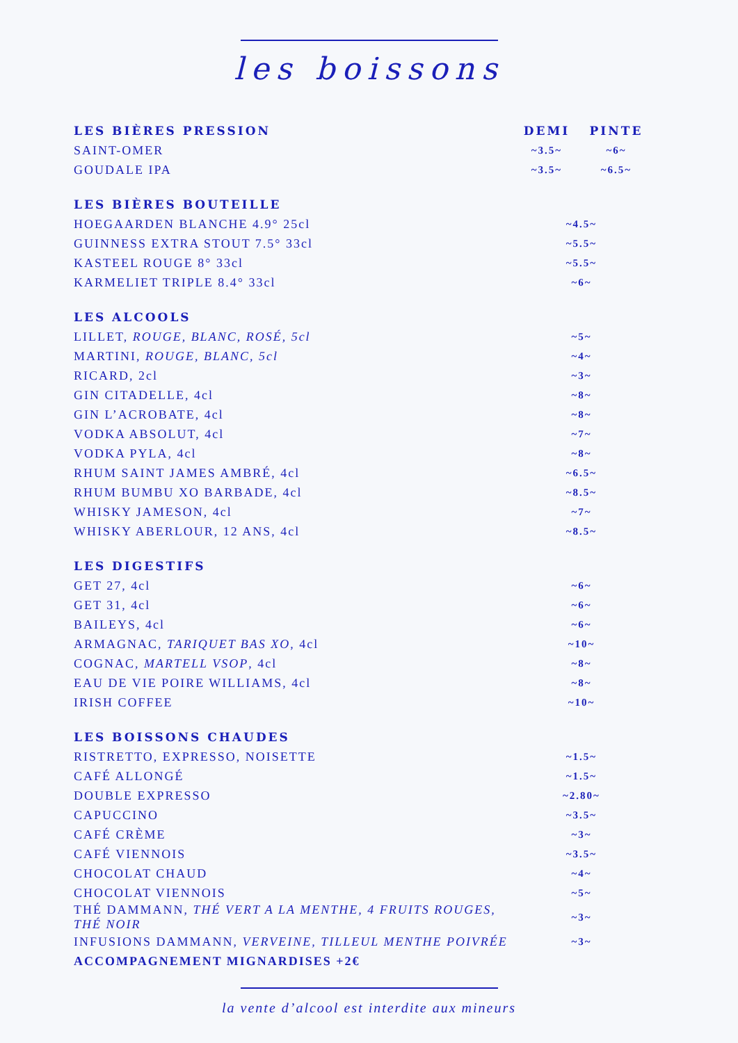les boissons
| LES BIÈRES PRESSION | DEMI | PINTE |
| --- | --- | --- |
| SAINT-OMER | ~3.5~ | ~6~ |
| GOUDALE IPA | ~3.5~ | ~6.5~ |
| LES BIÈRES BOUTEILLE | | |
| HOEGAARDEN BLANCHE 4.9° 25cl | ~4.5~ | |
| GUINNESS EXTRA STOUT 7.5° 33cl | ~5.5~ | |
| KASTEEL ROUGE 8° 33cl | ~5.5~ | |
| KARMELIET TRIPLE 8.4° 33cl | ~6~ | |
| LES ALCOOLS | | |
| LILLET, ROUGE, BLANC, ROSÉ, 5cl | ~5~ | |
| MARTINI, ROUGE, BLANC, 5cl | ~4~ | |
| RICARD, 2cl | ~3~ | |
| GIN CITADELLE, 4cl | ~8~ | |
| GIN L’ACROBATE, 4cl | ~8~ | |
| VODKA ABSOLUT, 4cl | ~7~ | |
| VODKA PYLA, 4cl | ~8~ | |
| RHUM SAINT JAMES AMBRÉ, 4cl | ~6.5~ | |
| RHUM BUMBU XO BARBADE, 4cl | ~8.5~ | |
| WHISKY JAMESON, 4cl | ~7~ | |
| WHISKY ABERLOUR, 12 ANS, 4cl | ~8.5~ | |
| LES DIGESTIFS | | |
| GET 27, 4cl | ~6~ | |
| GET 31, 4cl | ~6~ | |
| BAILEYS, 4cl | ~6~ | |
| ARMAGNAC, TARIQUET BAS XO , 4cl | ~10~ | |
| COGNAC, MARTELL VSOP , 4cl | ~8~ | |
| EAU DE VIE POIRE WILLIAMS, 4cl | ~8~ | |
| IRISH COFFEE | ~10~ | |
| LES BOISSONS CHAUDES | | |
| RISTRETTO, EXPRESSO, NOISETTE | ~1.5~ | |
| CAFÉ ALLONGÉ | ~1.5~ | |
| DOUBLE EXPRESSO | ~2.80~ | |
| CAPUCCINO | ~3.5~ | |
| CAFÉ CRÈME | ~3~ | |
| CAFÉ VIENNOIS | ~3.5~ | |
| CHOCOLAT CHAUD | ~4~ | |
| CHOCOLAT VIENNOIS | ~5~ | |
| THÉ DAMMANN, THÉ VERT A LA MENTHE, 4 FRUITS ROUGES, THÉ NOIR | ~3~ | |
| INFUSIONS DAMMANN, VERVEINE, TILLEUL MENTHE POIVRÉE | ~3~ | |
| ACCOMPAGNEMENT MIGNARDISES +2€ | | |
la vente d’alcool est interdite aux mineurs